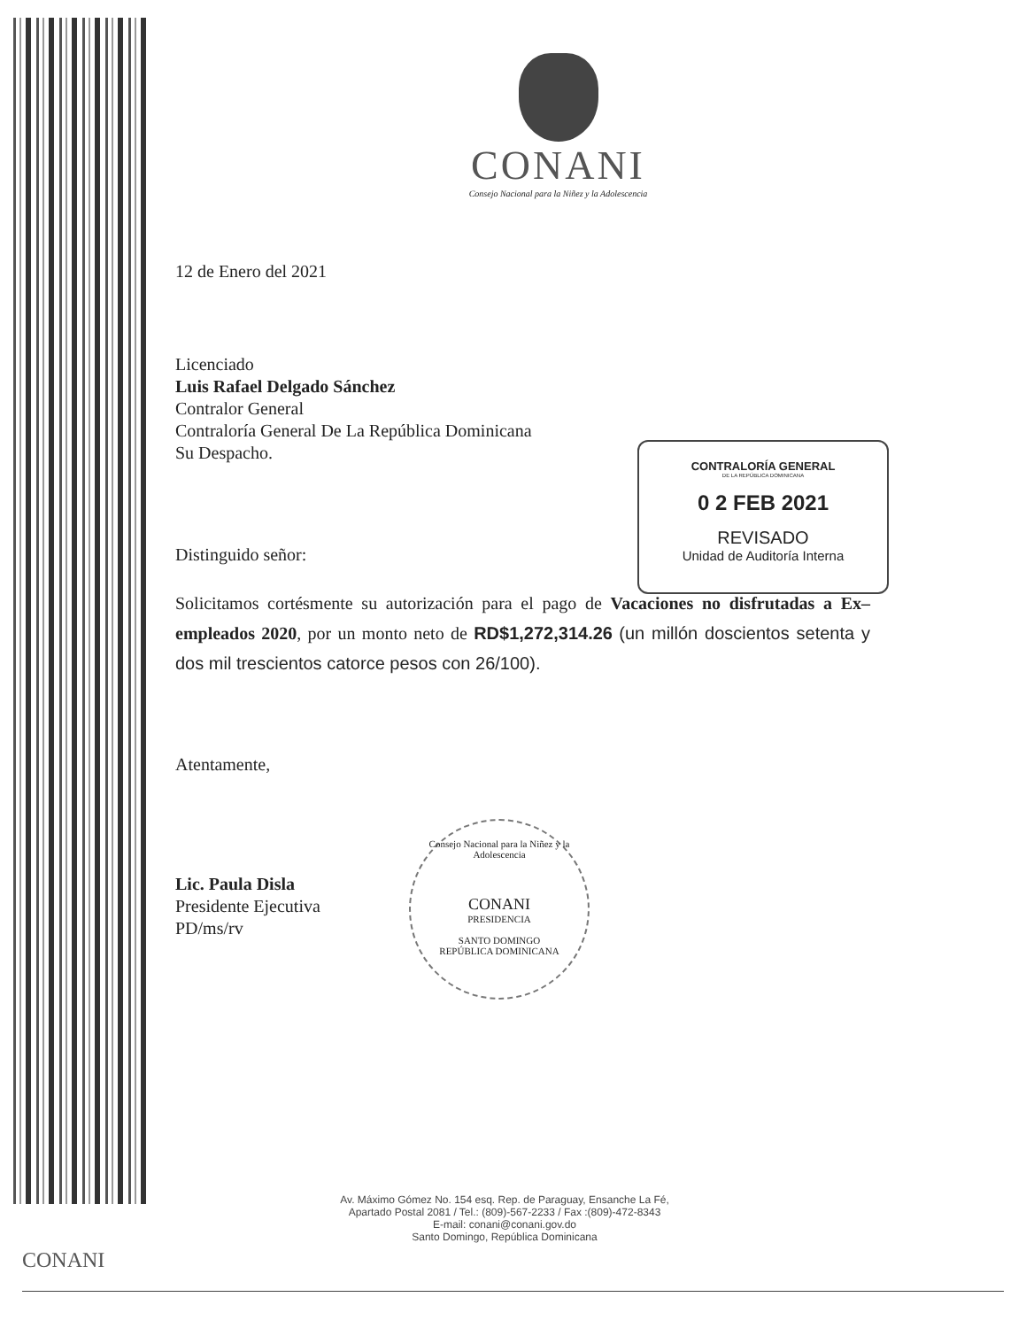CONANI
Consejo Nacional para la Niñez y la Adolescencia
12 de Enero del 2021
Licenciado
Luis Rafael Delgado Sánchez
Contralor General
Contraloría General De La República Dominicana
Su Despacho.
Distinguido señor:
Solicitamos cortésmente su autorización para el pago de Vacaciones no disfrutadas a Ex–empleados 2020, por un monto neto de RD$1,272,314.26 (un millón doscientos setenta y dos mil trescientos catorce pesos con 26/100).
Atentamente,
Lic. Paula Disla
Presidente Ejecutiva
PD/ms/rv
CONTRALORÍA GENERAL
DE LA REPÚBLICA DOMINICANA
0 2 FEB 2021
REVISADO
Unidad de Auditoría Interna
Consejo Nacional para la Niñez y la Adolescencia
CONANI
PRESIDENCIA
SANTO DOMINGO
REPÚBLICA DOMINICANA
Av. Máximo Gómez No. 154 esq. Rep. de Paraguay, Ensanche La Fé,
Apartado Postal 2081 / Tel.: (809)-567-2233 / Fax :(809)-472-8343
E-mail: conani@conani.gov.do
Santo Domingo, República Dominicana
CONANI